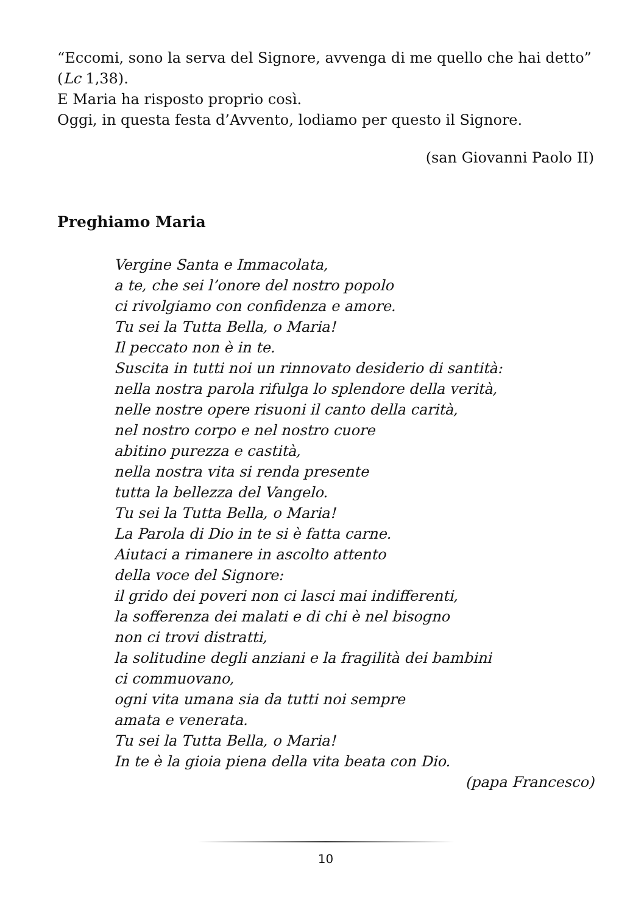“Eccomi, sono la serva del Signore, avvenga di me quello che hai detto” (Lc 1,38).
E Maria ha risposto proprio così.
Oggi, in questa festa d’Avvento, lodiamo per questo il Signore.
(san Giovanni Paolo II)
Preghiamo Maria
Vergine Santa e Immacolata,
a te, che sei l’onore del nostro popolo
ci rivolgiamo con confidenza e amore.
Tu sei la Tutta Bella, o Maria!
Il peccato non è in te.
Suscita in tutti noi un rinnovato desiderio di santità:
nella nostra parola rifulga lo splendore della verità,
nelle nostre opere risuoni il canto della carità,
nel nostro corpo e nel nostro cuore
abitino purezza e castità,
nella nostra vita si renda presente
tutta la bellezza del Vangelo.
Tu sei la Tutta Bella, o Maria!
La Parola di Dio in te si è fatta carne.
Aiutaci a rimanere in ascolto attento
della voce del Signore:
il grido dei poveri non ci lasci mai indifferenti,
la sofferenza dei malati e di chi è nel bisogno
non ci trovi distratti,
la solitudine degli anziani e la fragilità dei bambini
ci commuovano,
ogni vita umana sia da tutti noi sempre
amata e venerata.
Tu sei la Tutta Bella, o Maria!
In te è la gioia piena della vita beata con Dio.
(papa Francesco)
10